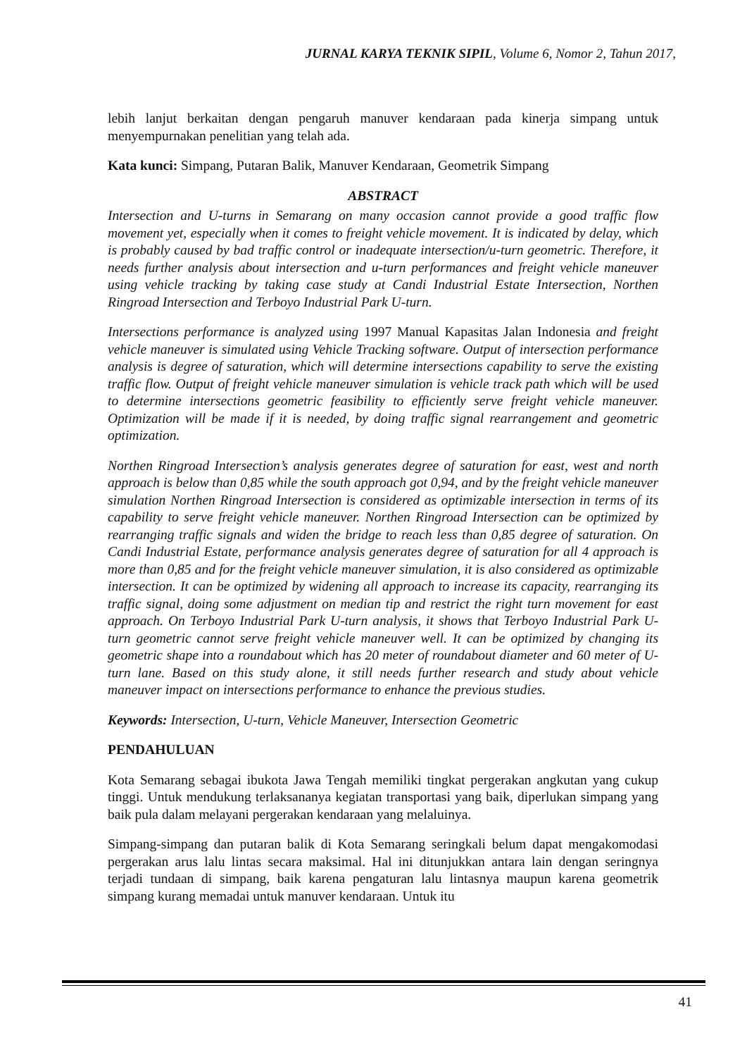JURNAL KARYA TEKNIK SIPIL, Volume 6, Nomor 2, Tahun 2017,
lebih lanjut berkaitan dengan pengaruh manuver kendaraan pada kinerja simpang untuk menyempurnakan penelitian yang telah ada.
Kata kunci: Simpang, Putaran Balik, Manuver Kendaraan, Geometrik Simpang
ABSTRACT
Intersection and U-turns in Semarang on many occasion cannot provide a good traffic flow movement yet, especially when it comes to freight vehicle movement. It is indicated by delay, which is probably caused by bad traffic control or inadequate intersection/u-turn geometric. Therefore, it needs further analysis about intersection and u-turn performances and freight vehicle maneuver using vehicle tracking by taking case study at Candi Industrial Estate Intersection, Northen Ringroad Intersection and Terboyo Industrial Park U-turn.
Intersections performance is analyzed using 1997 Manual Kapasitas Jalan Indonesia and freight vehicle maneuver is simulated using Vehicle Tracking software. Output of intersection performance analysis is degree of saturation, which will determine intersections capability to serve the existing traffic flow. Output of freight vehicle maneuver simulation is vehicle track path which will be used to determine intersections geometric feasibility to efficiently serve freight vehicle maneuver. Optimization will be made if it is needed, by doing traffic signal rearrangement and geometric optimization.
Northen Ringroad Intersection’s analysis generates degree of saturation for east, west and north approach is below than 0,85 while the south approach got 0,94, and by the freight vehicle maneuver simulation Northen Ringroad Intersection is considered as optimizable intersection in terms of its capability to serve freight vehicle maneuver. Northen Ringroad Intersection can be optimized by rearranging traffic signals and widen the bridge to reach less than 0,85 degree of saturation. On Candi Industrial Estate, performance analysis generates degree of saturation for all 4 approach is more than 0,85 and for the freight vehicle maneuver simulation, it is also considered as optimizable intersection. It can be optimized by widening all approach to increase its capacity, rearranging its traffic signal, doing some adjustment on median tip and restrict the right turn movement for east approach. On Terboyo Industrial Park U-turn analysis, it shows that Terboyo Industrial Park U-turn geometric cannot serve freight vehicle maneuver well. It can be optimized by changing its geometric shape into a roundabout which has 20 meter of roundabout diameter and 60 meter of U-turn lane. Based on this study alone, it still needs further research and study about vehicle maneuver impact on intersections performance to enhance the previous studies.
Keywords: Intersection, U-turn, Vehicle Maneuver, Intersection Geometric
PENDAHULUAN
Kota Semarang sebagai ibukota Jawa Tengah memiliki tingkat pergerakan angkutan yang cukup tinggi. Untuk mendukung terlaksananya kegiatan transportasi yang baik, diperlukan simpang yang baik pula dalam melayani pergerakan kendaraan yang melaluinya.
Simpang-simpang dan putaran balik di Kota Semarang seringkali belum dapat mengakomodasi pergerakan arus lalu lintas secara maksimal. Hal ini ditunjukkan antara lain dengan seringnya terjadi tundaan di simpang, baik karena pengaturan lalu lintasnya maupun karena geometrik simpang kurang memadai untuk manuver kendaraan. Untuk itu
41